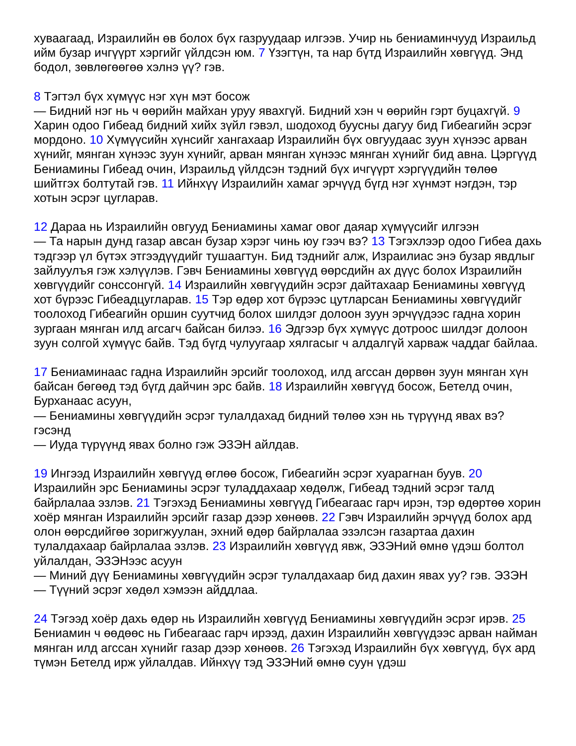хуваагаад, Израилийн өв болох бүх газруудаар илгээв. Учир нь бениаминчууд Израильд ийм бузар ичгүүрт хэргийг үйлдсэн юм. 7 Үзэгтүн, та нар бүтд Израилийн хөвгүүд. Энд бодол, зөвлөгөөгөө хэлнэ үү? гэв.
8 Тэгтэл бүх хүмүүс нэг хүн мэт босож
— Бидний нэг нь ч өөрийн майхан уруу явахгүй. Бидний хэн ч өөрийн гэрт буцахгүй. 9 Харин одоо Гибеад бидний хийх зүйл гэвэл, шодоход буусны дагуу бид Гибеагийн эсрэг мордоно. 10 Хүмүүсийн хүнсийг хангахаар Израилийн бүх овгуудаас зуун хүнээс арван хүнийг, мянган хүнээс зуун хүнийг, арван мянган хүнээс мянган хүнийг бид авна. Цэргүүд Бениамины Гибеад очин, Израильд үйлдсэн тэдний бүх ичгүүрт хэргүүдийн төлөө шийтгэх болтутай гэв. 11 Ийнхүү Израилийн хамаг эрчүүд бүгд нэг хүнмэт нэгдэн, тэр хотын эсрэг цугларав.
12 Дараа нь Израилийн овгууд Бениамины хамаг овог даяар хүмүүсийг илгээн
— Та нарын дунд газар авсан бузар хэрэг чинь юу гээч вэ? 13 Тэгэхлээр одоо Гибеа дахь тэдгээр үл бүтэх этгээдүүдийг тушаагтун. Бид тэднийг алж, Израилиас энэ бузар явдлыг зайлуулъя гэж хэлүүлэв. Гэвч Бениамины хөвгүүд өөрсдийн ах дүүс болох Израилийн хөвгүүдийг сонссонгүй. 14 Израилийн хөвгүүдийн эсрэг дайтахаар Бениамины хөвгүүд хот бүрээс Гибеадцугларав. 15 Тэр өдөр хот бүрээс цутларсан Бениамины хөвгүүдийг тоолоход Гибеагийн оршин суутчид болох шилдэг долоон зуун эрчүүдээс гадна хорин зургаан мянган илд агсагч байсан билээ. 16 Эдгээр бүх хүмүүс дотроос шилдэг долоон зуун солгой хүмүүс байв. Тэд бүгд чулуугаар хялгасыг ч алдалгүй харваж чаддаг байлаа.
17 Бениаминаас гадна Израилийн эрсийг тоолоход, илд агссан дөрвөн зуун мянган хүн байсан бөгөөд тэд бүгд дайчин эрс байв. 18 Израилийн хөвгүүд босож, Бетелд очин, Бурханаас асуун,
— Бениамины хөвгүүдийн эсрэг тулалдахад бидний төлөө хэн нь түрүүнд явах вэ? гэсэнд
— Иуда түрүүнд явах болно гэж ЭЗЭН айлдав.
19 Ингээд Израилийн хөвгүүд өглөө босож, Гибеагийн эсрэг хуарагнан буув. 20 Израилийн эрс Бениамины эсрэг туладдахаар хөдөлж, Гибеад тэдний эсрэг талд байрлалаа эзлэв. 21 Тэгэхэд Бениамины хөвгүүд Гибеагаас гарч ирэн, тэр өдөртөө хорин хоёр мянган Израилийн эрсийг газар дээр хөнөөв. 22 Гэвч Израилийн эрчүүд болох ард олон өөрсдийгөө зоригжуулан, эхний өдөр байрлалаа эзэлсэн газартаа дахин тулалдахаар байрлалаа эзлэв. 23 Израилийн хөвгүүд явж, ЭЗЭНий өмнө үдэш болтол уйлалдан, ЭЗЭНээс асуун
— Миний дүү Бениамины хөвгүүдийн эсрэг тулалдахаар бид дахин явах уу? гэв. ЭЗЭН
— Түүний эсрэг хөдөл хэмээн айддлаа.
24 Тэгээд хоёр дахь өдөр нь Израилийн хөвгүүд Бениамины хөвгүүдийн эсрэг ирэв. 25 Бениамин ч өөдөөс нь Гибеагаас гарч ирээд, дахин Израилийн хөвгүүдээс арван найман мянган илд агссан хүнийг газар дээр хөнөөв. 26 Тэгэхэд Израилийн бүх хөвгүүд, бүх ард түмэн Бетелд ирж уйлалдав. Ийнхүү тэд ЭЗЭНий өмнө суун үдэш